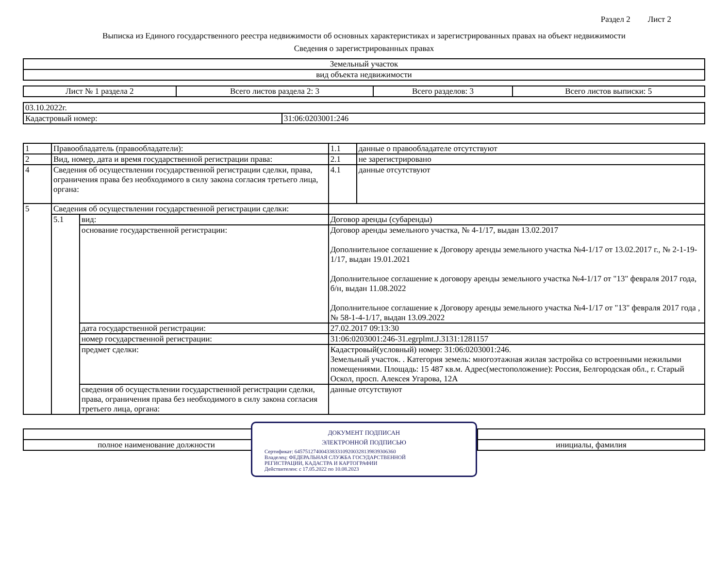Раздел 2 Лист 2
Выписка из Единого государственного реестра недвижимости об основных характеристиках и зарегистрированных правах на объект недвижимости
Сведения о зарегистрированных правах
| Земельный участок |
| вид объекта недвижимости |
| Лист № 1 раздела 2 | Всего листов раздела 2: 3 | Всего разделов: 3 | Всего листов выписки: 5 |
| 03.10.2022г. | |
| Кадастровый номер: | 31:06:0203001:246 |
| 1 | Правообладатель (правообладатели): | | 1.1 | данные о правообладателе отсутствуют |
| 2 | Вид, номер, дата и время государственной регистрации права: | | 2.1 | не зарегистрировано |
| 4 | Сведения об осуществлении государственной регистрации сделки, права, ограничения права без необходимого в силу закона согласия третьего лица, органа: | | 4.1 | данные отсутствуют |
| 5 | Сведения об осуществлении государственной регистрации сделки: | | | |
| | 5.1 | вид: | Договор аренды (субаренды) | |
| | | основание государственной регистрации: | Договор аренды земельного участка, № 4-1/17, выдан 13.02.2017 Дополнительное соглашение к Договору аренды земельного участка №4-1/17 от 13.02.2017 г., № 2-1-19-1/17, выдан 19.01.2021 Дополнительное соглашение к договору аренды земельного участка №4-1/17 от "13" февраля 2017 года, б/н, выдан 11.08.2022 Дополнительное соглашение к Договору аренды земельного участка №4-1/17 от "13" февраля 2017 года , № 58-1-4-1/17, выдан 13.09.2022 | |
| | | дата государственной регистрации: | 27.02.2017 09:13:30 | |
| | | номер государственной регистрации: | 31:06:0203001:246-31.egrplmt.J.3131:1281157 | |
| | | предмет сделки: | Кадастровый(условный) номер: 31:06:0203001:246. Земельный участок. . Категория земель: многоэтажная жилая застройка со встроенными нежилыми помещениями. Площадь: 15 487 кв.м. Адрес(местоположение): Россия, Белгородская обл., г. Старый Оскол, просп. Алексея Угарова, 12А | |
| | | сведения об осуществлении государственной регистрации сделки, права, ограничения права без необходимого в силу закона согласия третьего лица, органа: | данные отсутствуют | |
| полное наименование должности | | инициалы, фамилия |
ДОКУМЕНТ ПОДПИСАН
ЭЛЕКТРОННОЙ ПОДПИСЬЮ
Сертификат: 645751274004338331092003281398393063​60
Владелец: ФЕДЕРАЛЬНАЯ СЛУЖБА ГОСУДАРСТВЕННОЙ
РЕГИСТРАЦИИ, КАДАСТРА И КАРТОГРАФИИ
Действителен: с 17.05.2022 по 10.08.2023